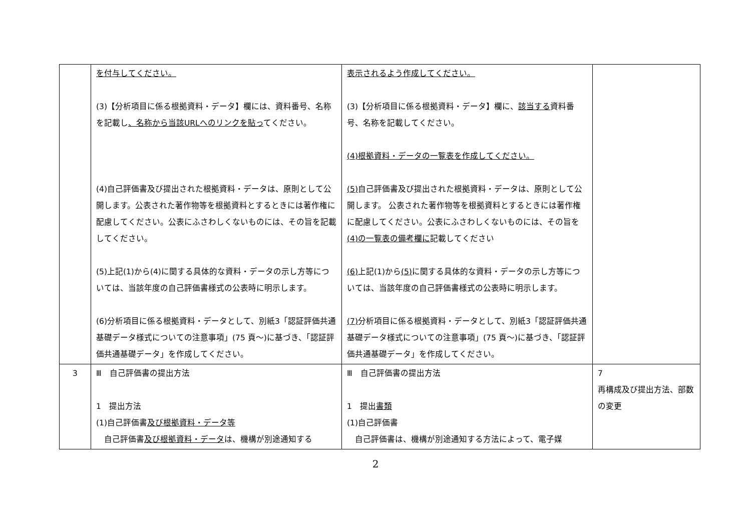| | を付与してください。 (3)【分析項目に係る根拠資料・データ】欄には、資料番号、名称を記載し 、名称から当該URLへのリンクを貼っ てください。 (4)自己評価書及び提出された根拠資料・データは、原則として公開します。公表された著作物等を根拠資料とするときには著作権に配慮してください。公表にふさわしくないものには、その旨を記載してください。 (5)上記(1)から(4)に関する具体的な資料・データの示し方等については、当該年度の自己評価書様式の公表時に明示します。 (6)分析項目に係る根拠資料・データとして、別紙3「認証評価共通基礎データ様式についての注意事項」(75 頁～)に基づき、「認証評価共通基礎データ」を作成してください。 | 表示されるよう作成してください。 (3)【分析項目に係る根拠資料・データ】欄に、 該当する 資料番号、名称を記載してください。 (4)根拠資料・データの一覧表を作成してください。 (5) 自己評価書及び提出された根拠資料・データは、原則として公開します。 公表された著作物等を根拠資料とするときには著作権に配慮してください。公表にふさわしくないものには、その旨を (4)の一覧表の備考欄に 記載してください (6) 上記(1)から (5) に関する具体的な資料・データの示し方等については、当該年度の自己評価書様式の公表時に明示します。 (7) 分析項目に係る根拠資料・データとして、別紙3「認証評価共通基礎データ様式についての注意事項」(75 頁～)に基づき、「認証評価共通基礎データ」を作成してください。 | |
| 3 | Ⅲ 自己評価書の提出方法 1 提出方法 (1)自己評価書 及び根拠資料・データ等 自己評価書 及び根拠資料・データ は、機構が別途通知する | Ⅲ 自己評価書の提出方法 1 提出 書類 (1)自己評価書 自己評価書は、機構が別途通知する方法によって、電子媒 | 7 再構成及び提出方法、部数の変更 |
2